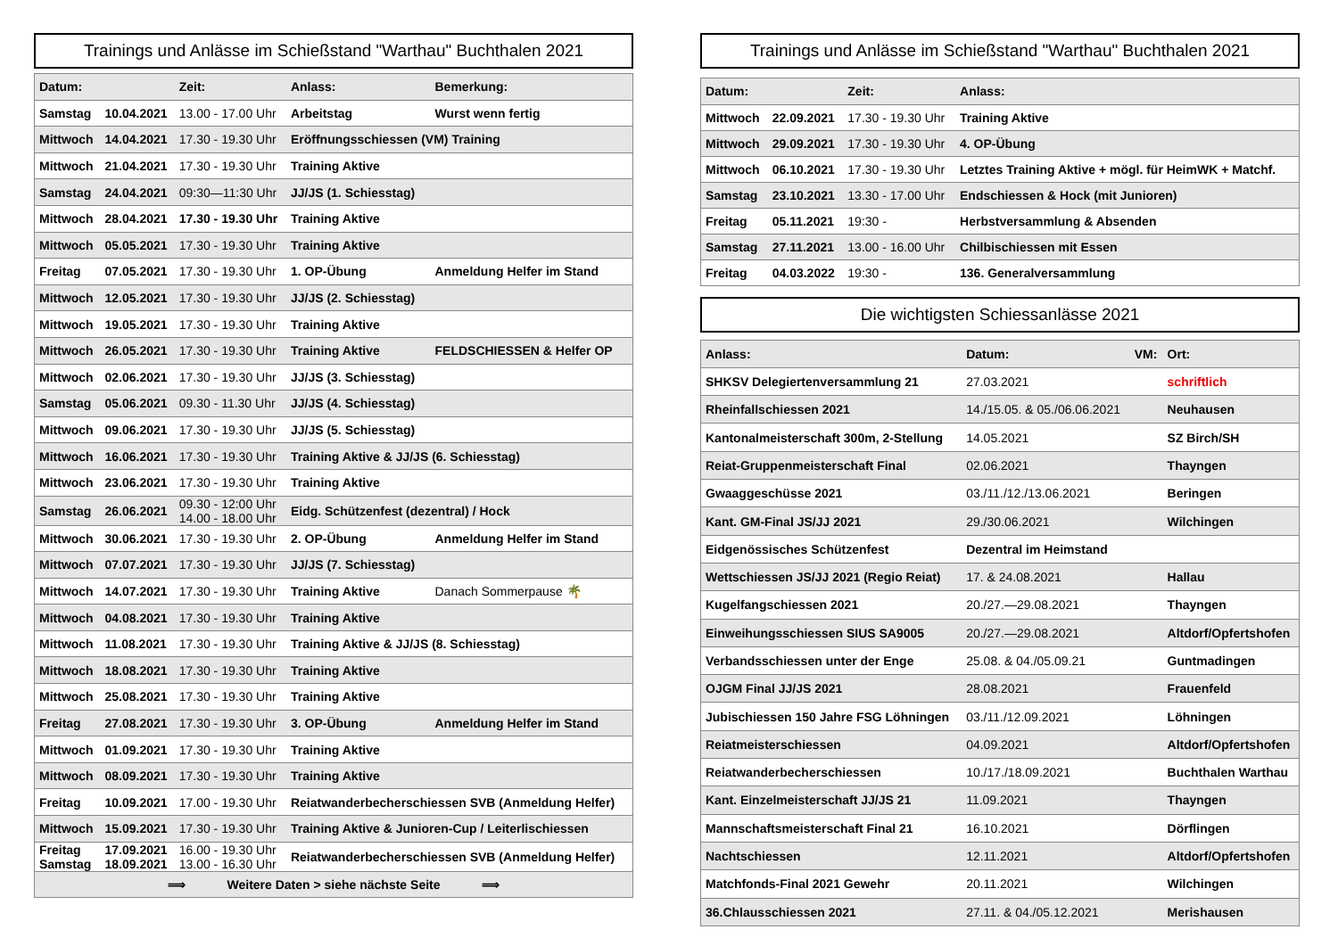Trainings und Anlässe im Schießstand "Warthau" Buchthalen 2021
| Datum: | | Zeit: | Anlass: | Bemerkung: |
| --- | --- | --- | --- | --- |
| Samstag | 10.04.2021 | 13.00 - 17.00 Uhr | Arbeitstag | Wurst wenn fertig |
| Mittwoch | 14.04.2021 | 17.30 - 19.30 Uhr | Eröffnungsschiessen (VM) Training | |
| Mittwoch | 21.04.2021 | 17.30 - 19.30 Uhr | Training Aktive | |
| Samstag | 24.04.2021 | 09:30—11:30 Uhr | JJ/JS (1. Schiesstag) | |
| Mittwoch | 28.04.2021 | 17.30 - 19.30 Uhr | Training Aktive | |
| Mittwoch | 05.05.2021 | 17.30 - 19.30 Uhr | Training Aktive | |
| Freitag | 07.05.2021 | 17.30 - 19.30 Uhr | 1. OP-Übung | Anmeldung Helfer im Stand |
| Mittwoch | 12.05.2021 | 17.30 - 19.30 Uhr | JJ/JS (2. Schiesstag) | |
| Mittwoch | 19.05.2021 | 17.30 - 19.30 Uhr | Training Aktive | |
| Mittwoch | 26.05.2021 | 17.30 - 19.30 Uhr | Training Aktive | FELDSCHIESSEN & Helfer OP |
| Mittwoch | 02.06.2021 | 17.30 - 19.30 Uhr | JJ/JS (3. Schiesstag) | |
| Samstag | 05.06.2021 | 09.30 - 11.30 Uhr | JJ/JS (4. Schiesstag) | |
| Mittwoch | 09.06.2021 | 17.30 - 19.30 Uhr | JJ/JS (5. Schiesstag) | |
| Mittwoch | 16.06.2021 | 17.30 - 19.30 Uhr | Training Aktive & JJ/JS (6. Schiesstag) | |
| Mittwoch | 23.06.2021 | 17.30 - 19.30 Uhr | Training Aktive | |
| Samstag | 26.06.2021 | 09.30 - 12:00 Uhr 14.00 - 18.00 Uhr | Eidg. Schützenfest (dezentral) / Hock | |
| Mittwoch | 30.06.2021 | 17.30 - 19.30 Uhr | 2. OP-Übung | Anmeldung Helfer im Stand |
| Mittwoch | 07.07.2021 | 17.30 - 19.30 Uhr | JJ/JS (7. Schiesstag) | |
| Mittwoch | 14.07.2021 | 17.30 - 19.30 Uhr | Training Aktive | Danach Sommerpause 🌴 |
| Mittwoch | 04.08.2021 | 17.30 - 19.30 Uhr | Training Aktive | |
| Mittwoch | 11.08.2021 | 17.30 - 19.30 Uhr | Training Aktive & JJ/JS (8. Schiesstag) | |
| Mittwoch | 18.08.2021 | 17.30 - 19.30 Uhr | Training Aktive | |
| Mittwoch | 25.08.2021 | 17.30 - 19.30 Uhr | Training Aktive | |
| Freitag | 27.08.2021 | 17.30 - 19.30 Uhr | 3. OP-Übung | Anmeldung Helfer im Stand |
| Mittwoch | 01.09.2021 | 17.30 - 19.30 Uhr | Training Aktive | |
| Mittwoch | 08.09.2021 | 17.30 - 19.30 Uhr | Training Aktive | |
| Freitag | 10.09.2021 | 17.00 - 19.30 Uhr | Reiatwanderbecherschiessen SVB (Anmeldung Helfer) | |
| Mittwoch | 15.09.2021 | 17.30 - 19.30 Uhr | Training Aktive & Junioren-Cup / Leiterlischiessen | |
| Freitag Samstag | 17.09.2021 18.09.2021 | 16.00 - 19.30 Uhr 13.00 - 16.30 Uhr | Reiatwanderbecherschiessen SVB (Anmeldung Helfer) | |
| ⟹ Weitere Daten > siehe nächste Seite ⟹ | | | | |
Trainings und Anlässe im Schießstand "Warthau" Buchthalen 2021
| Datum: | | Zeit: | Anlass: |
| --- | --- | --- | --- |
| Mittwoch | 22.09.2021 | 17.30 - 19.30 Uhr | Training Aktive |
| Mittwoch | 29.09.2021 | 17.30 - 19.30 Uhr | 4. OP-Übung |
| Mittwoch | 06.10.2021 | 17.30 - 19.30 Uhr | Letztes Training Aktive + mögl. für HeimWK + Matchf. |
| Samstag | 23.10.2021 | 13.30 - 17.00 Uhr | Endschiessen & Hock (mit Junioren) |
| Freitag | 05.11.2021 | 19:30 - | Herbstversammlung & Absenden |
| Samstag | 27.11.2021 | 13.00 - 16.00 Uhr | Chilbischiessen mit Essen |
| Freitag | 04.03.2022 | 19:30 - | 136. Generalversammlung |
Die wichtigsten Schiessanlässe 2021
| Anlass: | Datum: | VM: | Ort: |
| --- | --- | --- | --- |
| SHKSV Delegiertenversammlung 21 | 27.03.2021 | | schriftlich |
| Rheinfallschiessen 2021 | 14./15.05. & 05./06.06.2021 | | Neuhausen |
| Kantonalmeisterschaft 300m, 2-Stellung | 14.05.2021 | | SZ Birch/SH |
| Reiat-Gruppenmeisterschaft Final | 02.06.2021 | | Thayngen |
| Gwaaggeschüsse 2021 | 03./11./12./13.06.2021 | | Beringen |
| Kant. GM-Final JS/JJ 2021 | 29./30.06.2021 | | Wilchingen |
| Eidgenössisches Schützenfest | Dezentral im Heimstand | | |
| Wettschiessen JS/JJ 2021 (Regio Reiat) | 17. & 24.08.2021 | | Hallau |
| Kugelfangschiessen 2021 | 20./27.—29.08.2021 | | Thayngen |
| Einweihungsschiessen SIUS SA9005 | 20./27.—29.08.2021 | | Altdorf/Opfertshofen |
| Verbandsschiessen unter der Enge | 25.08. & 04./05.09.21 | | Guntmadingen |
| OJGM Final JJ/JS 2021 | 28.08.2021 | | Frauenfeld |
| Jubischiessen 150 Jahre FSG Löhningen | 03./11./12.09.2021 | | Löhningen |
| Reiatmeisterschiessen | 04.09.2021 | | Altdorf/Opfertshofen |
| Reiatwanderbecherschiessen | 10./17./18.09.2021 | | Buchthalen Warthau |
| Kant. Einzelmeisterschaft JJ/JS 21 | 11.09.2021 | | Thayngen |
| Mannschaftsmeisterschaft Final 21 | 16.10.2021 | | Dörflingen |
| Nachtschiessen | 12.11.2021 | | Altdorf/Opfertshofen |
| Matchfonds-Final 2021 Gewehr | 20.11.2021 | | Wilchingen |
| 36.Chlausschiessen 2021 | 27.11. & 04./05.12.2021 | | Merishausen |